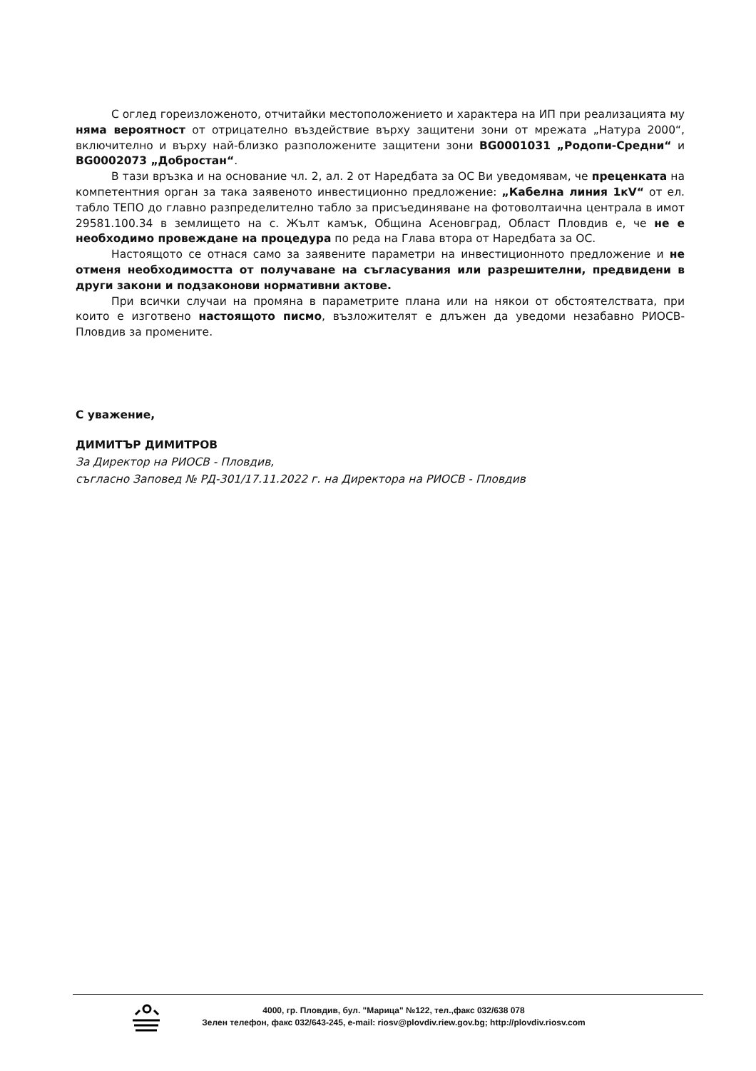С оглед гореизложеното, отчитайки местоположението и характера на ИП при реализацията му няма вероятност от отрицателно въздействие върху защитени зони от мрежата „Натура 2000“, включително и върху най-близко разположените защитени зони BG0001031 „Родопи-Средни“ и BG0002073 „Добростан“.
В тази връзка и на основание чл. 2, ал. 2 от Наредбата за ОС Ви уведомявам, че преценката на компетентния орган за така заявеното инвестиционно предложение: „Кабелна линия 1кV“ от ел. табло ТЕПО до главно разпределително табло за присъединяване на фотоволтаична централа в имот 29581.100.34 в землището на с. Жълт камък, Община Асеновград, Област Пловдив е, че не е необходимо провеждане на процедура по реда на Глава втора от Наредбата за ОС.
Настоящото се отнася само за заявените параметри на инвестиционното предложение и не отменя необходимостта от получаване на съгласувания или разрешителни, предвидени в други закони и подзаконови нормативни актове.
При всички случаи на промяна в параметрите плана или на някои от обстоятелствата, при които е изготвено настоящото писмо, възложителят е длъжен да уведоми незабавно РИОСВ-Пловдив за промените.
С уважение,
ДИМИТЪР ДИМИТРОВ
За Директор на РИОСВ - Пловдив,
съгласно Заповед № РД-301/17.11.2022 г. на Директора на РИОСВ - Пловдив
4000, гр. Пловдив, бул. "Марица" №122, тел.,факс 032/638 078
Зелен телефон, факс 032/643-245, e-mail: riosv@plovdiv.riew.gov.bg; http://plovdiv.riosv.com